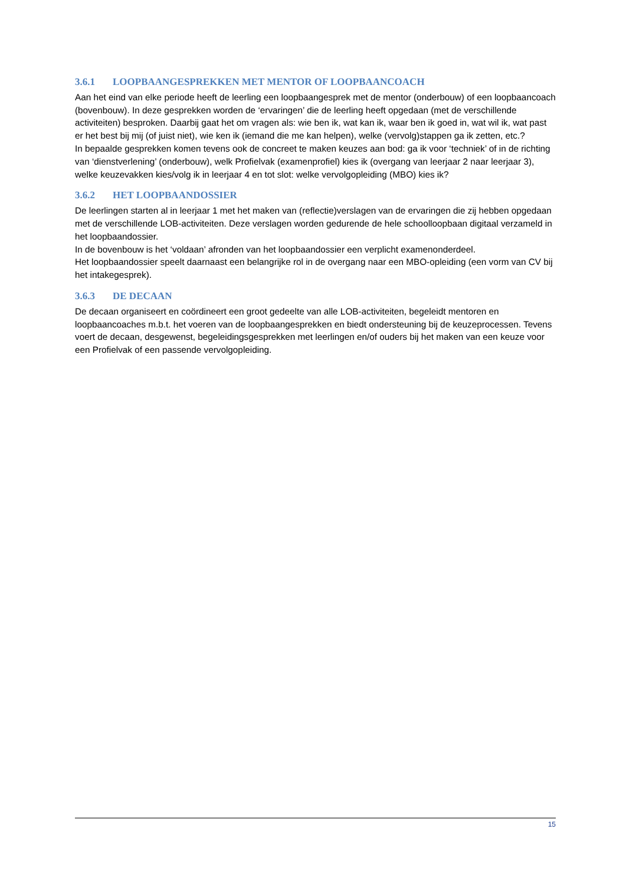3.6.1 LOOPBAANGESPREKKEN MET MENTOR OF LOOPBAANCOACH
Aan het eind van elke periode heeft de leerling een loopbaangesprek met de mentor (onderbouw) of een loopbaancoach (bovenbouw). In deze gesprekken worden de ‘ervaringen’ die de leerling heeft opgedaan (met de verschillende activiteiten) besproken. Daarbij gaat het om vragen als: wie ben ik, wat kan ik, waar ben ik goed in, wat wil ik, wat past er het best bij mij (of juist niet), wie ken ik (iemand die me kan helpen), welke (vervolg)stappen ga ik zetten, etc.?
In bepaalde gesprekken komen tevens ook de concreet te maken keuzes aan bod: ga ik voor ‘techniek’ of in de richting van ‘dienstverlening’ (onderbouw), welk Profielvak (examenprofiel) kies ik (overgang van leerjaar 2 naar leerjaar 3), welke keuzevakken kies/volg ik in leerjaar 4 en tot slot: welke vervolgopleiding (MBO) kies ik?
3.6.2 HET LOOPBAANDOSSIER
De leerlingen starten al in leerjaar 1 met het maken van (reflectie)verslagen van de ervaringen die zij hebben opgedaan met de verschillende LOB-activiteiten. Deze verslagen worden gedurende de hele schoolloopbaan digitaal verzameld in het loopbaandossier.
In de bovenbouw is het ‘voldaan’ afronden van het loopbaandossier een verplicht examenonderdeel.
Het loopbaandossier speelt daarnaast een belangrijke rol in de overgang naar een MBO-opleiding (een vorm van CV bij het intakegesprek).
3.6.3 DE DECAAN
De decaan organiseert en coördineert een groot gedeelte van alle LOB-activiteiten, begeleidt mentoren en loopbaancoaches m.b.t. het voeren van de loopbaangesprekken en biedt ondersteuning bij de keuzeprocessen. Tevens voert de decaan, desgewenst, begeleidingsgesprekken met leerlingen en/of ouders bij het maken van een keuze voor een Profielvak of een passende vervolgopleiding.
15